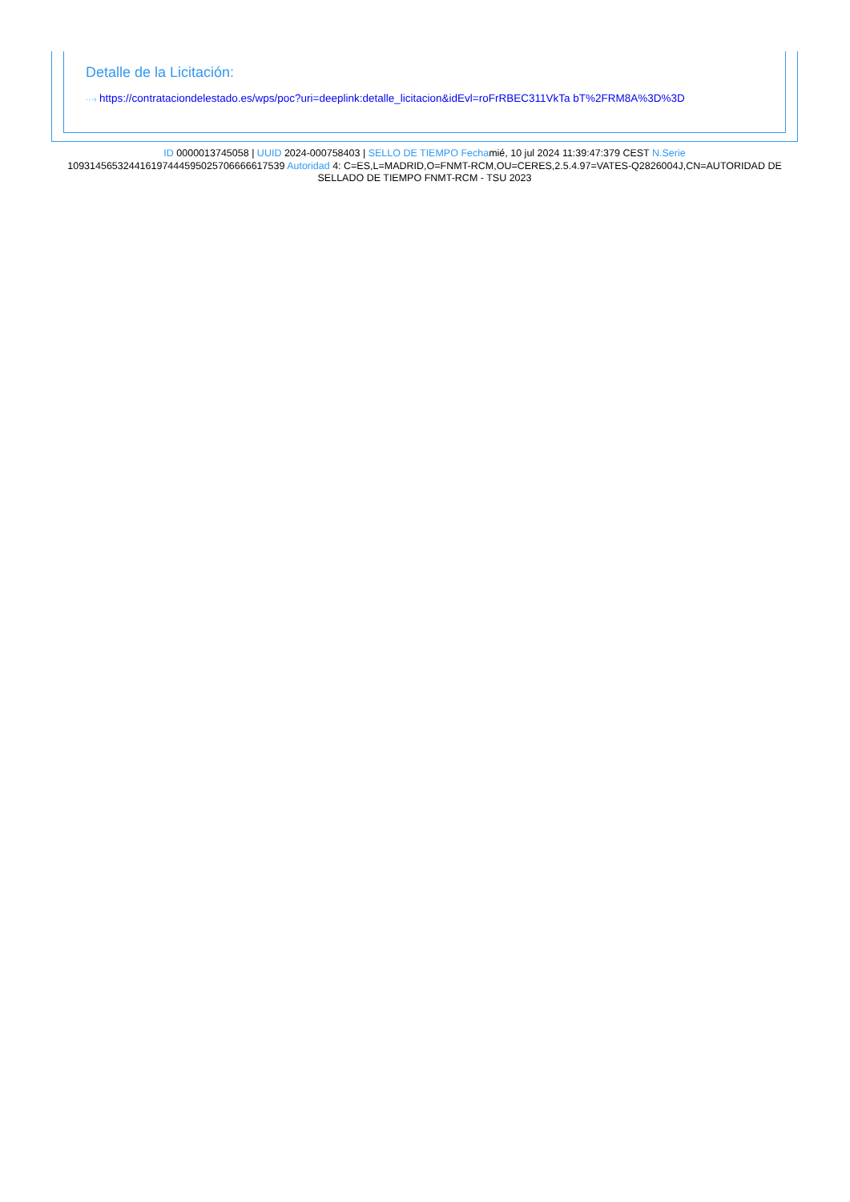Detalle de la Licitación:
···› https://contrataciondelestado.es/wps/poc?uri=deeplink:detalle_licitacion&idEvl=roFrRBEC311VkTa bT%2FRM8A%3D%3D
ID 0000013745058 | UUID 2024-000758403 | SELLO DE TIEMPO Fechamié, 10 jul 2024 11:39:47:379 CEST N.Serie 109314565324416197444595025706666617539 Autoridad 4: C=ES,L=MADRID,O=FNMT-RCM,OU=CERES,2.5.4.97=VATES-Q2826004J,CN=AUTORIDAD DE SELLADO DE TIEMPO FNMT-RCM - TSU 2023